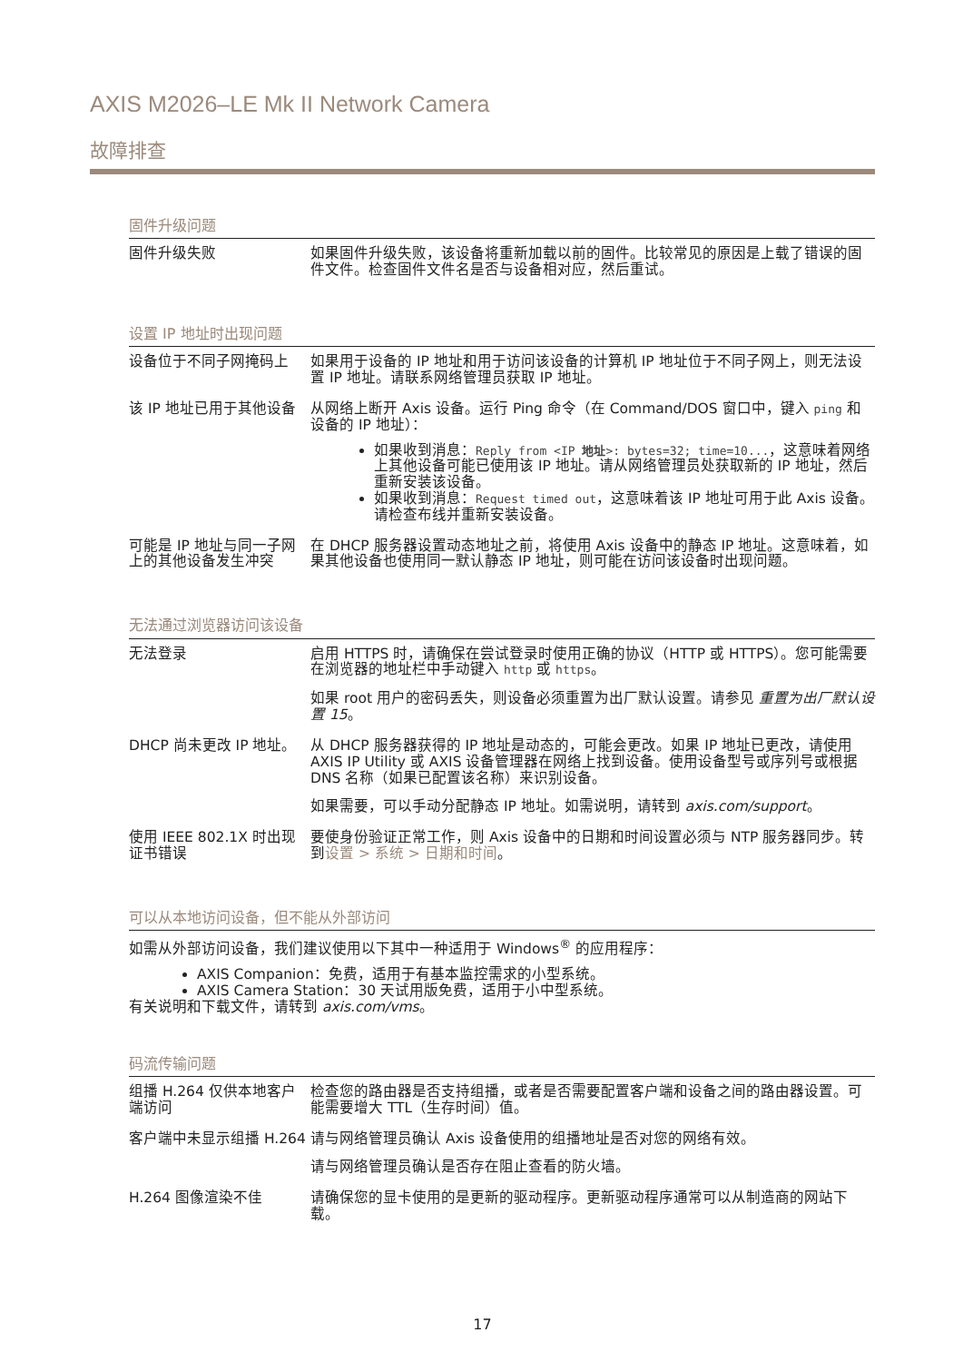AXIS M2026–LE Mk II Network Camera
故障排查
固件升级问题
| 固件升级失败 | 如果固件升级失败，该设备将重新加载以前的固件。比较常见的原因是上载了错误的固件文件。检查固件文件名是否与设备相对应，然后重试。 |
设置 IP 地址时出现问题
| 设备位于不同子网掩码上 | 如果用于设备的 IP 地址和用于访问该设备的计算机 IP 地址位于不同子网上，则无法设置 IP 地址。请联系网络管理员获取 IP 地址。 |
| 该 IP 地址已用于其他设备 | 从网络上断开 Axis 设备。运行 Ping 命令（在 Command/DOS 窗口中，键入 ping 和设备的 IP 地址）： 如果收到消息： Reply from <IP 地址 >: bytes=32; time=10... ，这意味着网络上其他设备可能已使用该 IP 地址。请从网络管理员处获取新的 IP 地址，然后重新安装该设备。 如果收到消息： Request timed out ，这意味着该 IP 地址可用于此 Axis 设备。请检查布线并重新安装设备。 |
| 可能是 IP 地址与同一子网上的其他设备发生冲突 | 在 DHCP 服务器设置动态地址之前，将使用 Axis 设备中的静态 IP 地址。这意味着，如果其他设备也使用同一默认静态 IP 地址，则可能在访问该设备时出现问题。 |
无法通过浏览器访问该设备
| 无法登录 | 启用 HTTPS 时，请确保在尝试登录时使用正确的协议（HTTP 或 HTTPS）。您可能需要在浏览器的地址栏中手动键入 http 或 https 。 如果 root 用户的密码丢失，则设备必须重置为出厂默认设置。请参见 重置为出厂默认设置 15 。 |
| DHCP 尚未更改 IP 地址。 | 从 DHCP 服务器获得的 IP 地址是动态的，可能会更改。如果 IP 地址已更改，请使用 AXIS IP Utility 或 AXIS 设备管理器在网络上找到设备。使用设备型号或序列号或根据 DNS 名称（如果已配置该名称）来识别设备。 如果需要，可以手动分配静态 IP 地址。如需说明，请转到 axis.com/support 。 |
| 使用 IEEE 802.1X 时出现证书错误 | 要使身份验证正常工作，则 Axis 设备中的日期和时间设置必须与 NTP 服务器同步。转到 设置 > 系统 > 日期和时间 。 |
可以从本地访问设备，但不能从外部访问
如需从外部访问设备，我们建议使用以下其中一种适用于 Windows<sup>®</sup> 的应用程序：
AXIS Companion：免费，适用于有基本监控需求的小型系统。
AXIS Camera Station：30 天试用版免费，适用于小中型系统。
有关说明和下载文件，请转到 axis.com/vms。
码流传输问题
| 组播 H.264 仅供本地客户端访问 | 检查您的路由器是否支持组播，或者是否需要配置客户端和设备之间的路由器设置。可能需要增大 TTL（生存时间）值。 |
| 客户端中未显示组播 H.264 | 请与网络管理员确认 Axis 设备使用的组播地址是否对您的网络有效。 请与网络管理员确认是否存在阻止查看的防火墙。 |
| H.264 图像渲染不佳 | 请确保您的显卡使用的是更新的驱动程序。更新驱动程序通常可以从制造商的网站下载。 |
17